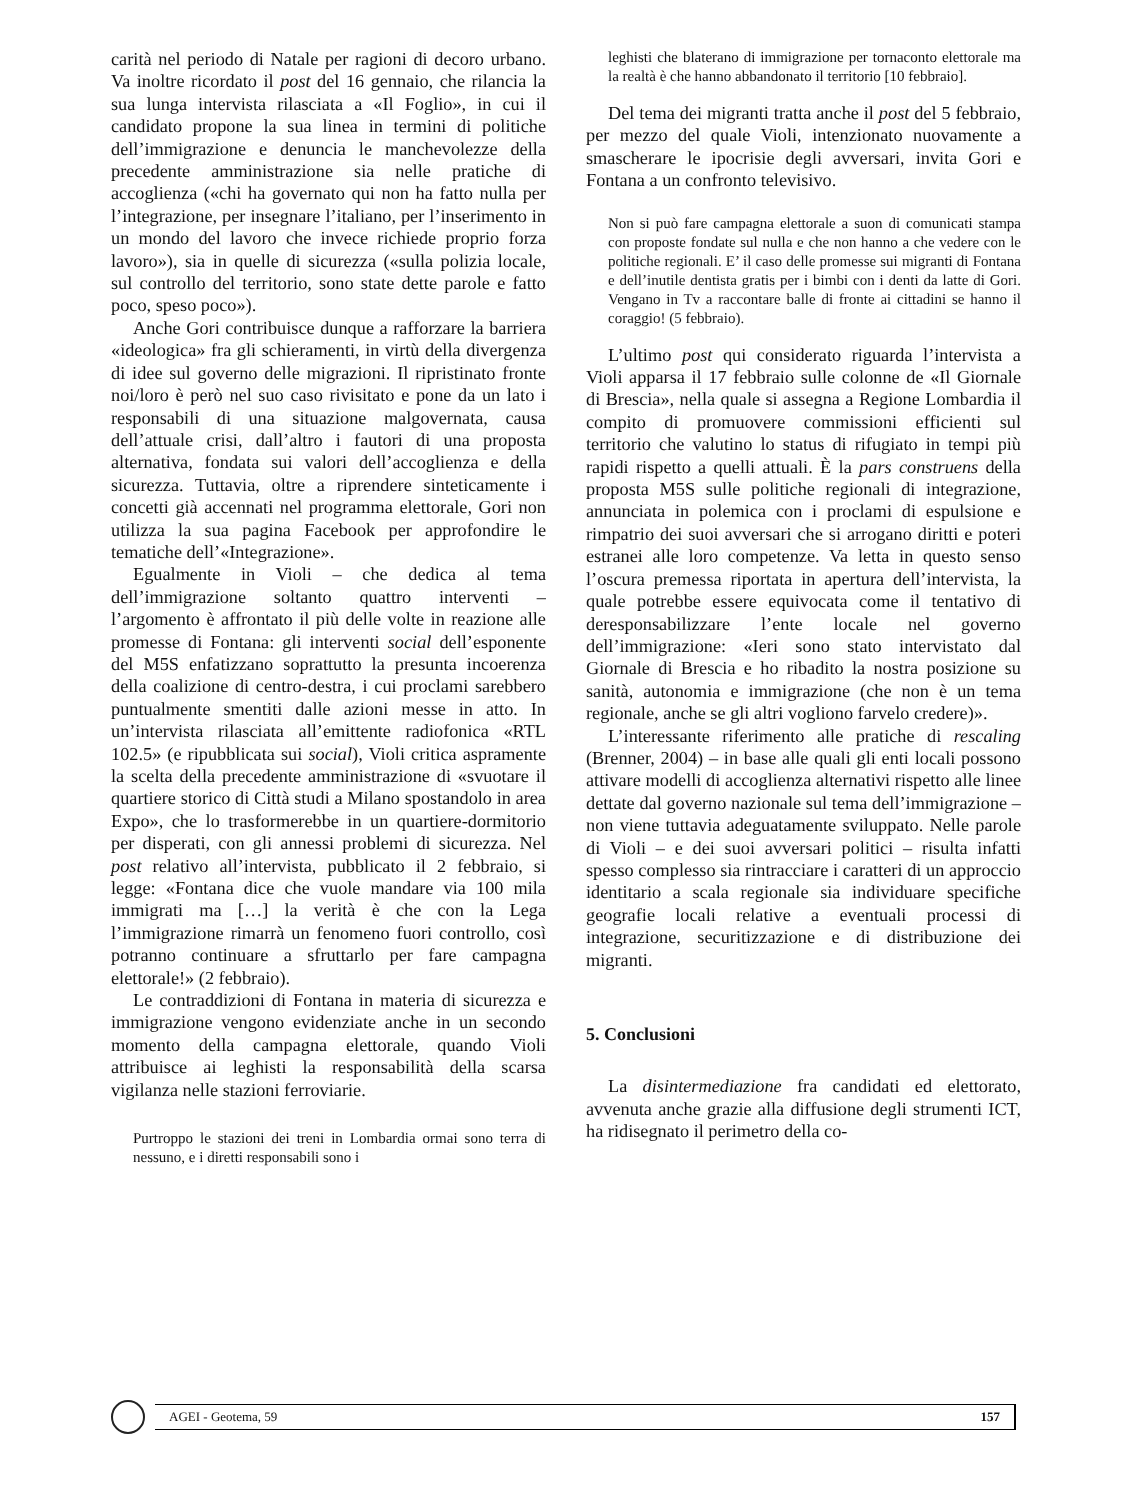carità nel periodo di Natale per ragioni di decoro urbano. Va inoltre ricordato il post del 16 gennaio, che rilancia la sua lunga intervista rilasciata a «Il Foglio», in cui il candidato propone la sua linea in termini di politiche dell’immigrazione e denuncia le manchevolezze della precedente amministrazione sia nelle pratiche di accoglienza («chi ha governato qui non ha fatto nulla per l’integrazione, per insegnare l’italiano, per l’inserimento in un mondo del lavoro che invece richiede proprio forza lavoro»), sia in quelle di sicurezza («sulla polizia locale, sul controllo del territorio, sono state dette parole e fatto poco, speso poco»).
Anche Gori contribuisce dunque a rafforzare la barriera «ideologica» fra gli schieramenti, in virtù della divergenza di idee sul governo delle migrazioni. Il ripristinato fronte noi/loro è però nel suo caso rivisitato e pone da un lato i responsabili di una situazione malgovernata, causa dell’attuale crisi, dall’altro i fautori di una proposta alternativa, fondata sui valori dell’accoglienza e della sicurezza. Tuttavia, oltre a riprendere sinteticamente i concetti già accennati nel programma elettorale, Gori non utilizza la sua pagina Facebook per approfondire le tematiche dell’«Integrazione».
Egualmente in Violi – che dedica al tema dell’immigrazione soltanto quattro interventi – l’argomento è affrontato il più delle volte in reazione alle promesse di Fontana: gli interventi social dell’esponente del M5S enfatizzano soprattutto la presunta incoerenza della coalizione di centro-destra, i cui proclami sarebbero puntualmente smentiti dalle azioni messe in atto. In un’intervista rilasciata all’emittente radiofonica «RTL 102.5» (e ripubblicata sui social), Violi critica aspramente la scelta della precedente amministrazione di «svuotare il quartiere storico di Città studi a Milano spostandolo in area Expo», che lo trasformerebbe in un quartiere-dormitorio per disperati, con gli annessi problemi di sicurezza. Nel post relativo all’intervista, pubblicato il 2 febbraio, si legge: «Fontana dice che vuole mandare via 100 mila immigrati ma […] la verità è che con la Lega l’immigrazione rimarrà un fenomeno fuori controllo, così potranno continuare a sfruttarlo per fare campagna elettorale!» (2 febbraio).
Le contraddizioni di Fontana in materia di sicurezza e immigrazione vengono evidenziate anche in un secondo momento della campagna elettorale, quando Violi attribuisce ai leghisti la responsabilità della scarsa vigilanza nelle stazioni ferroviarie.
Purtroppo le stazioni dei treni in Lombardia ormai sono terra di nessuno, e i diretti responsabili sono i
leghisti che blaterano di immigrazione per tornaconto elettorale ma la realtà è che hanno abbandonato il territorio [10 febbraio].
Del tema dei migranti tratta anche il post del 5 febbraio, per mezzo del quale Violi, intenzionato nuovamente a smascherare le ipocrisie degli avversari, invita Gori e Fontana a un confronto televisivo.
Non si può fare campagna elettorale a suon di comunicati stampa con proposte fondate sul nulla e che non hanno a che vedere con le politiche regionali. E’ il caso delle promesse sui migranti di Fontana e dell’inutile dentista gratis per i bimbi con i denti da latte di Gori. Vengano in Tv a raccontare balle di fronte ai cittadini se hanno il coraggio! (5 febbraio).
L’ultimo post qui considerato riguarda l’intervista a Violi apparsa il 17 febbraio sulle colonne de «Il Giornale di Brescia», nella quale si assegna a Regione Lombardia il compito di promuovere commissioni efficienti sul territorio che valutino lo status di rifugiato in tempi più rapidi rispetto a quelli attuali. È la pars construens della proposta M5S sulle politiche regionali di integrazione, annunciata in polemica con i proclami di espulsione e rimpatrio dei suoi avversari che si arrogano diritti e poteri estranei alle loro competenze. Va letta in questo senso l’oscura premessa riportata in apertura dell’intervista, la quale potrebbe essere equivocata come il tentativo di deresponsabilizzare l’ente locale nel governo dell’immigrazione: «Ieri sono stato intervistato dal Giornale di Brescia e ho ribadito la nostra posizione su sanità, autonomia e immigrazione (che non è un tema regionale, anche se gli altri vogliono farvelo credere)».
L’interessante riferimento alle pratiche di rescaling (Brenner, 2004) – in base alle quali gli enti locali possono attivare modelli di accoglienza alternativi rispetto alle linee dettate dal governo nazionale sul tema dell’immigrazione – non viene tuttavia adeguatamente sviluppato. Nelle parole di Violi – e dei suoi avversari politici – risulta infatti spesso complesso sia rintracciare i caratteri di un approccio identitario a scala regionale sia individuare specifiche geografie locali relative a eventuali processi di integrazione, securitizzazione e di distribuzione dei migranti.
5. Conclusioni
La disintermediazione fra candidati ed elettorato, avvenuta anche grazie alla diffusione degli strumenti ICT, ha ridisegnato il perimetro della co-
AGEI - Geotema, 59 157